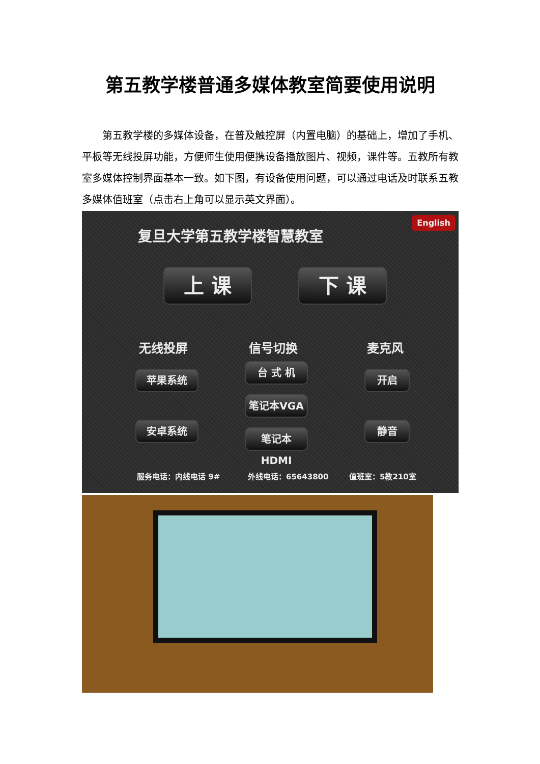第五教学楼普通多媒体教室简要使用说明
第五教学楼的多媒体设备，在普及触控屏（内置电脑）的基础上，增加了手机、平板等无线投屏功能，方便师生使用便携设备播放图片、视频，课件等。五教所有教室多媒体控制界面基本一致。如下图，有设备使用问题，可以通过电话及时联系五教多媒体值班室（点击右上角可以显示英文界面）。
复旦大学第五教学楼智慧教室
English
上 课 下 课
无线投屏 信号切换 麦克风
苹果系统
安卓系统
台 式 机
笔记本VGA
笔记本HDMI
开启
静音
服务电话：内线电话 9# 外线电话：65643800 值班室：5教210室